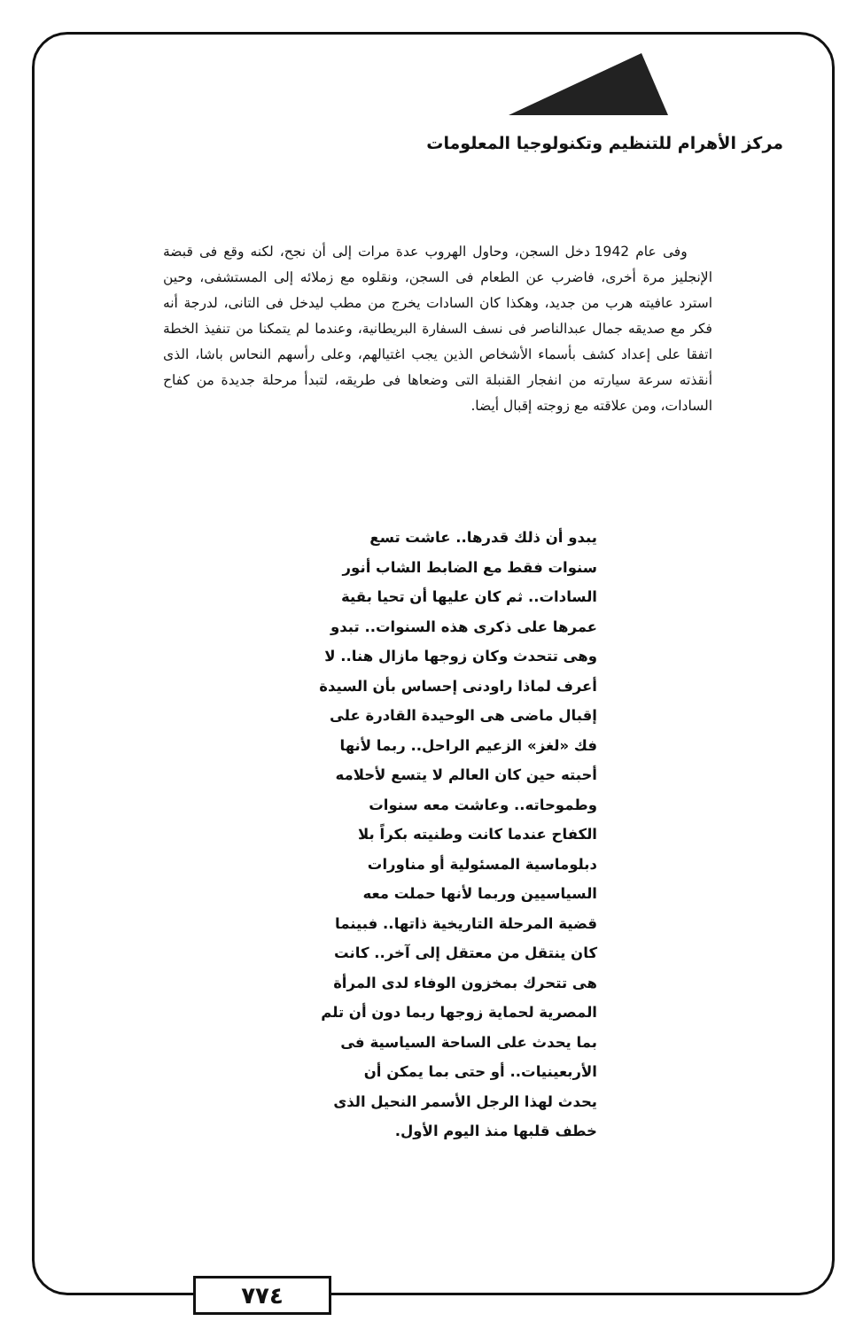مركز الأهرام للتنظيم وتكنولوجيا المعلومات
وفى عام 1942 دخل السجن، وحاول الهروب عدة مرات إلى أن نجح، لكنه وقع فى قبضة الإنجليز مرة أخرى، فاضرب عن الطعام فى السجن، ونقلوه مع زملائه إلى المستشفى، وحين استرد عافيته هرب من جديد، وهكذا كان السادات يخرج من مطب ليدخل فى التانى، لدرجة أنه فكر مع صديقه جمال عبدالناصر فى نسف السفارة البريطانية، وعندما لم يتمكنا من تنفيذ الخطة اتفقا على إعداد كشف بأسماء الأشخاص الذين يجب اغتيالهم، وعلى رأسهم النحاس باشا، الذى أنقذته سرعة سيارته من انفجار القنبلة التى وضعاها فى طريقه، لتبدأ مرحلة جديدة من كفاح السادات، ومن علاقته مع زوجته إقبال أيضا.
يبدو أن ذلك قدرها.. عاشت تسع
سنوات فقط مع الضابط الشاب أنور
السادات.. ثم كان عليها أن تحيا بقية
عمرها على ذكرى هذه السنوات.. تبدو
وهى تتحدث وكان زوجها مازال هنا.. لا
أعرف لماذا راودنى إحساس بأن السيدة
إقبال ماضى هى الوحيدة القادرة على
فك «لغز» الزعيم الراحل.. ربما لأنها
أحبته حين كان العالم لا يتسع لأحلامه
وطموحاته.. وعاشت معه سنوات
الكفاح عندما كانت وطنيته بكراً بلا
دبلوماسية المسئولية أو مناورات
السياسيين وربما لأنها حملت معه
قضية المرحلة التاريخية ذاتها.. فبينما
كان ينتقل من معتقل إلى آخر.. كانت
هى تتحرك بمخزون الوفاء لدى المرأة
المصرية لحماية زوجها ربما دون أن تلم
بما يحدث على الساحة السياسية فى
الأربعينيات.. أو حتى بما يمكن أن
يحدث لهذا الرجل الأسمر النحيل الذى
خطف قلبها منذ اليوم الأول.
٧٧٤